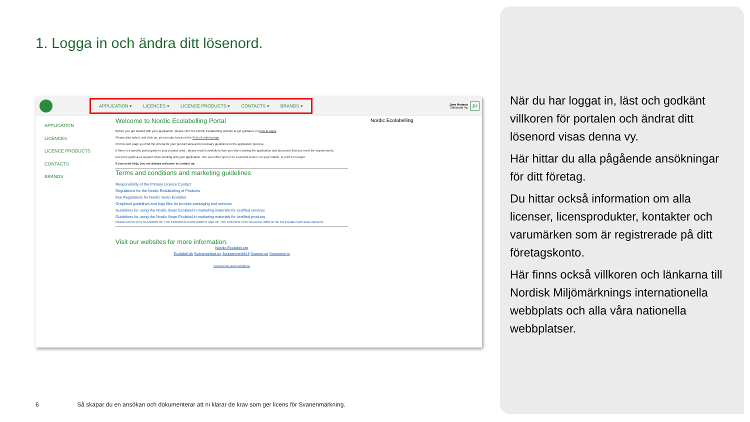1. Logga in och ändra ditt lösenord.
APPLICATION ▾ LICENCES ▾ LICENCE PRODUCTS ▾ CONTACTS ▾ BRANDS ▾
Jane Hanson
Clariwood Inc
JH
APPLICATION
LICENCES
LICENCE PRODUCTS
CONTACTS
BRANDS
Nordic Ecolabelling
Welcome to Nordic Ecolabelling Portal
Before you get started with your application, please visit The Nordic Ecolabelling website to get guidance on how to apply.
Please also select, and click on, your product area on the Sets of criteria page.
On this web page you find the criteria for your product area and necessary guidelines to the application process.
If there is a specific portal guide in your product area , please read it carefully before you start creating the application and document that you meet the requirements.
Keep the guide as a support when working with your application. You can either open it on a second screen, on your mobile, or print it on paper.
If you need help, you are always welcome to contact us.
Terms and conditions and marketing guidelines
Responsibility of the Primary Licence Contact
Regulations for the Nordic Ecolabelling of Products
Fee Regulations for Nordic Swan Ecolabel
Graphical guidelines and logo files for product packaging and services
Guidelines for using the Nordic Swan Ecolabel in marketing materials for certified services
Guidelines for using the Nordic Swan Ecolabel in marketing materials for certified products
REGULATION (EC) No 66/2010 OF THE EUROPEAN PARLIAMENT AND OF THE COUNCIL of 25 November 2009 on the EU Ecolabel with ammendments
Visit our websites for more information:
Nordic-Ecolabel.org
Ecolabel.dk Svanemerket.no Joutsenmerkki.fi Svanen.se Svanurinn.is
Portal terms and conditions
6 Så skapar du en ansökan och dokumenterar att ni klarar de krav som ger licens för Svanenmärkning.
När du har loggat in, läst och godkänt villkoren för portalen och ändrat ditt lösenord visas denna vy.
Här hittar du alla pågående ansökningar för ditt företag.
Du hittar också information om alla licenser, licensprodukter, kontakter och varumärken som är registrerade på ditt företagskonto.
Här finns också villkoren och länkarna till Nordisk Miljömärknings internationella webbplats och alla våra nationella webbplatser.